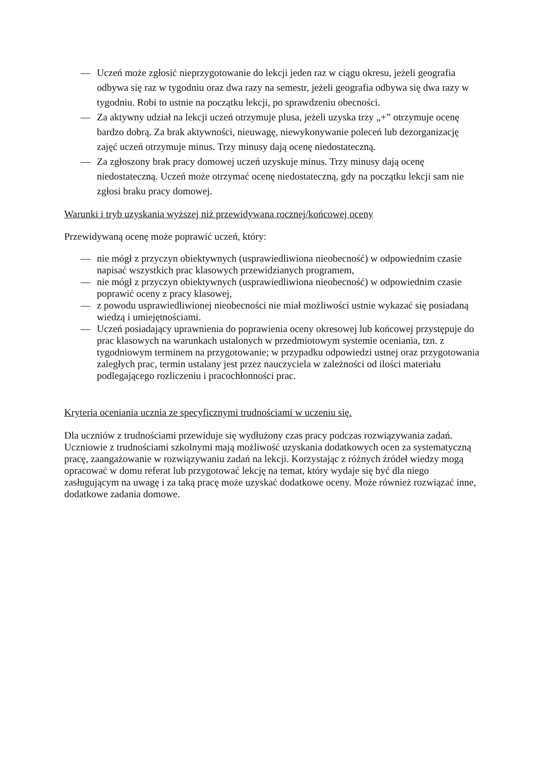— Uczeń może zgłosić nieprzygotowanie do lekcji jeden raz w ciągu okresu, jeżeli geografia odbywa się raz w tygodniu oraz dwa razy na semestr, jeżeli geografia odbywa się dwa razy w tygodniu. Robi to ustnie na początku lekcji, po sprawdzeniu obecności.
— Za aktywny udział na lekcji uczeń otrzymuje plusa, jeżeli uzyska trzy „+” otrzymuje ocenę bardzo dobrą. Za brak aktywności, nieuwagę, niewykonywanie poleceń lub dezorganizację zajęć uczeń otrzymuje minus. Trzy minusy dają ocenę niedostateczną.
— Za zgłoszony brak pracy domowej uczeń uzyskuje minus. Trzy minusy dają ocenę niedostateczną. Uczeń może otrzymać ocenę niedostateczną, gdy na początku lekcji sam nie zgłosi braku pracy domowej.
Warunki i tryb uzyskania wyższej niż przewidywana rocznej/końcowej oceny
Przewidywaną ocenę może poprawić uczeń, który:
— nie mógł z przyczyn obiektywnych (usprawiedliwiona nieobecność) w odpowiednim czasie napisać wszystkich prac klasowych przewidzianych programem,
— nie mógł z przyczyn obiektywnych (usprawiedliwiona nieobecność) w odpowiednim czasie poprawić oceny z pracy klasowej,
— z powodu usprawiedliwionej nieobecności nie miał możliwości ustnie wykazać się posiadaną wiedzą i umiejętnościami.
— Uczeń posiadający uprawnienia do poprawienia oceny okresowej lub końcowej przystępuje do prac klasowych na warunkach ustalonych w przedmiotowym systemie oceniania, tzn. z tygodniowym terminem na przygotowanie; w przypadku odpowiedzi ustnej oraz przygotowania zaległych prac, termin ustalany jest przez nauczyciela w zależności od ilości materiału podlegającego rozliczeniu i pracochłonności prac.
Kryteria oceniania ucznia ze specyficznymi trudnościami w uczeniu się.
Dla uczniów z trudnościami przewiduje się wydłużony czas pracy podczas rozwiązywania zadań. Uczniowie z trudnościami szkolnymi mają możliwość uzyskania dodatkowych ocen za systematyczną pracę, zaangażowanie w rozwiązywaniu zadań na lekcji. Korzystając z różnych źródeł wiedzy mogą opracować w domu referat lub przygotować lekcję na temat, który wydaje się być dla niego zasługującym na uwagę i za taką pracę może uzyskać dodatkowe oceny. Może również rozwiązać inne, dodatkowe zadania domowe.